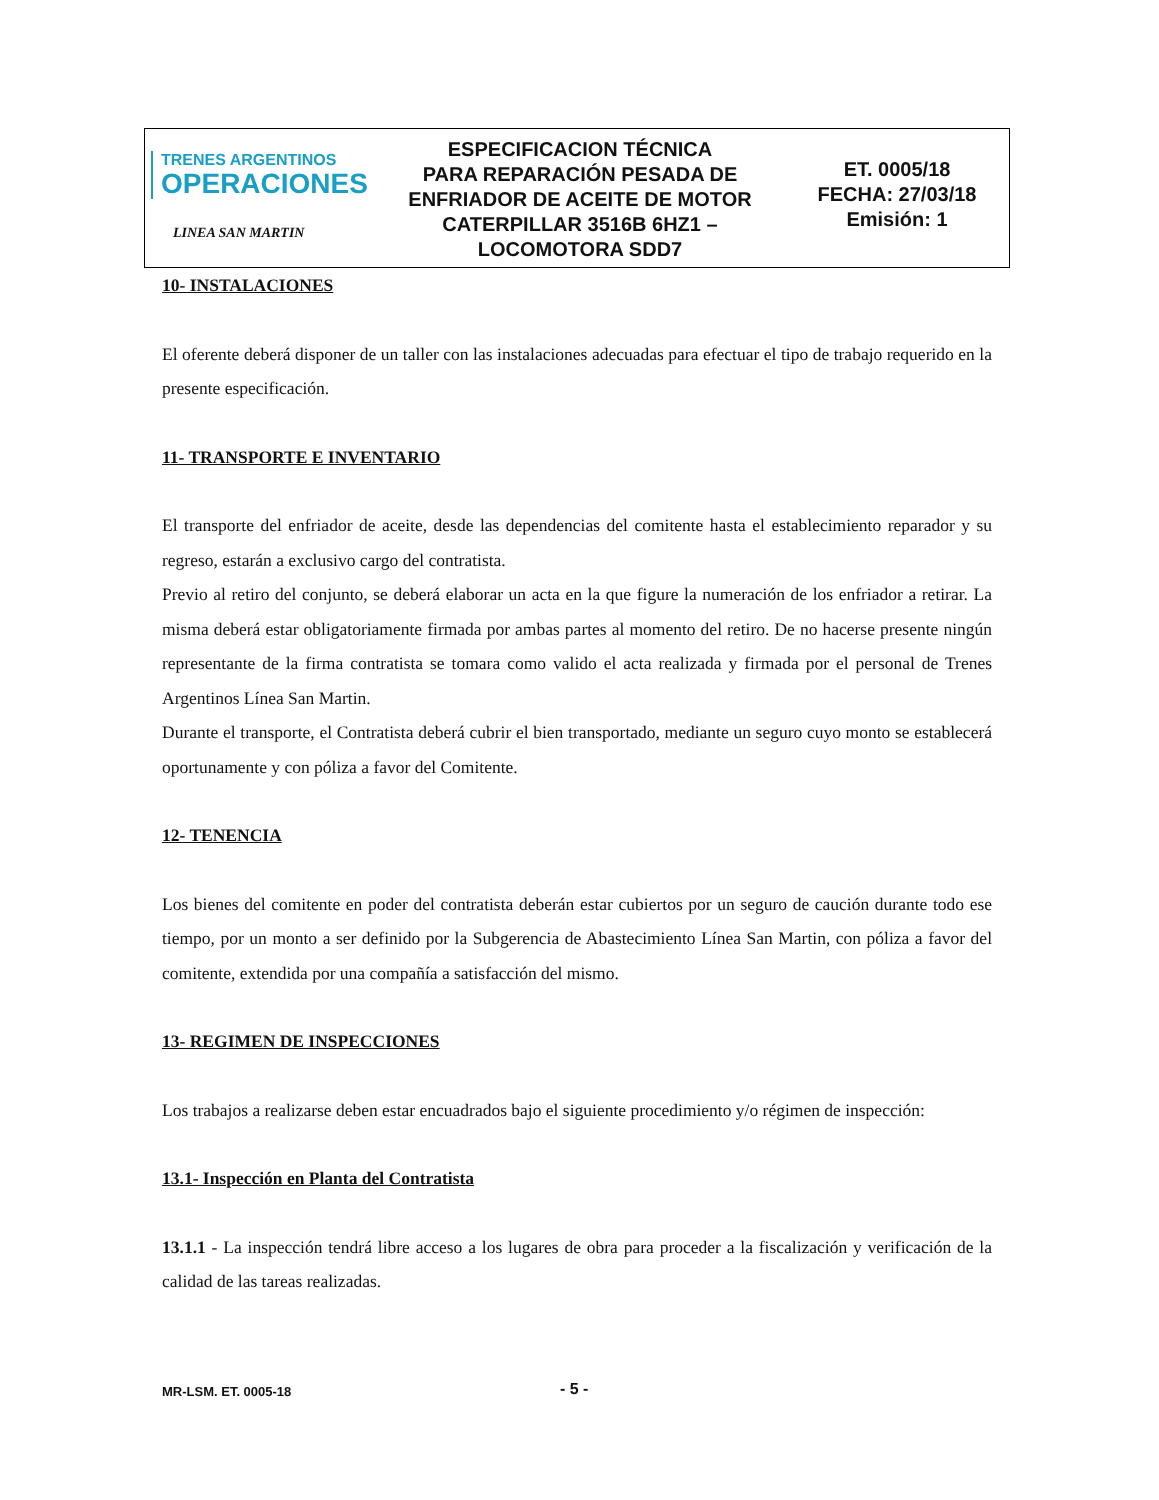TRENES ARGENTINOS
OPERACIONES
LINEA SAN MARTIN
ESPECIFICACION TÉCNICA
PARA REPARACIÓN PESADA DE
ENFRIADOR DE ACEITE DE MOTOR
CATERPILLAR 3516B 6HZ1 –
LOCOMOTORA SDD7
ET. 0005/18
FECHA: 27/03/18
Emisión: 1
10- INSTALACIONES
El oferente deberá disponer de un taller con las instalaciones adecuadas para efectuar el tipo de trabajo requerido en la presente especificación.
11- TRANSPORTE E INVENTARIO
El transporte del enfriador de aceite, desde las dependencias del comitente hasta el establecimiento reparador y su regreso, estarán a exclusivo cargo del contratista.
Previo al retiro del conjunto, se deberá elaborar un acta en la que figure la numeración de los enfriador a retirar. La misma deberá estar obligatoriamente firmada por ambas partes al momento del retiro. De no hacerse presente ningún representante de la firma contratista se tomara como valido el acta realizada y firmada por el personal de Trenes Argentinos Línea San Martin.
Durante el transporte, el Contratista deberá cubrir el bien transportado, mediante un seguro cuyo monto se establecerá oportunamente y con póliza a favor del Comitente.
12- TENENCIA
Los bienes del comitente en poder del contratista deberán estar cubiertos por un seguro de caución durante todo ese tiempo, por un monto a ser definido por la Subgerencia de Abastecimiento Línea San Martin, con póliza a favor del comitente, extendida por una compañía a satisfacción del mismo.
13- REGIMEN DE INSPECCIONES
Los trabajos a realizarse deben estar encuadrados bajo el siguiente procedimiento y/o régimen de inspección:
13.1- Inspección en Planta del Contratista
13.1.1 - La inspección tendrá libre acceso a los lugares de obra para proceder a la fiscalización y verificación de la calidad de las tareas realizadas.
MR-LSM. ET. 0005-18 - 5 -